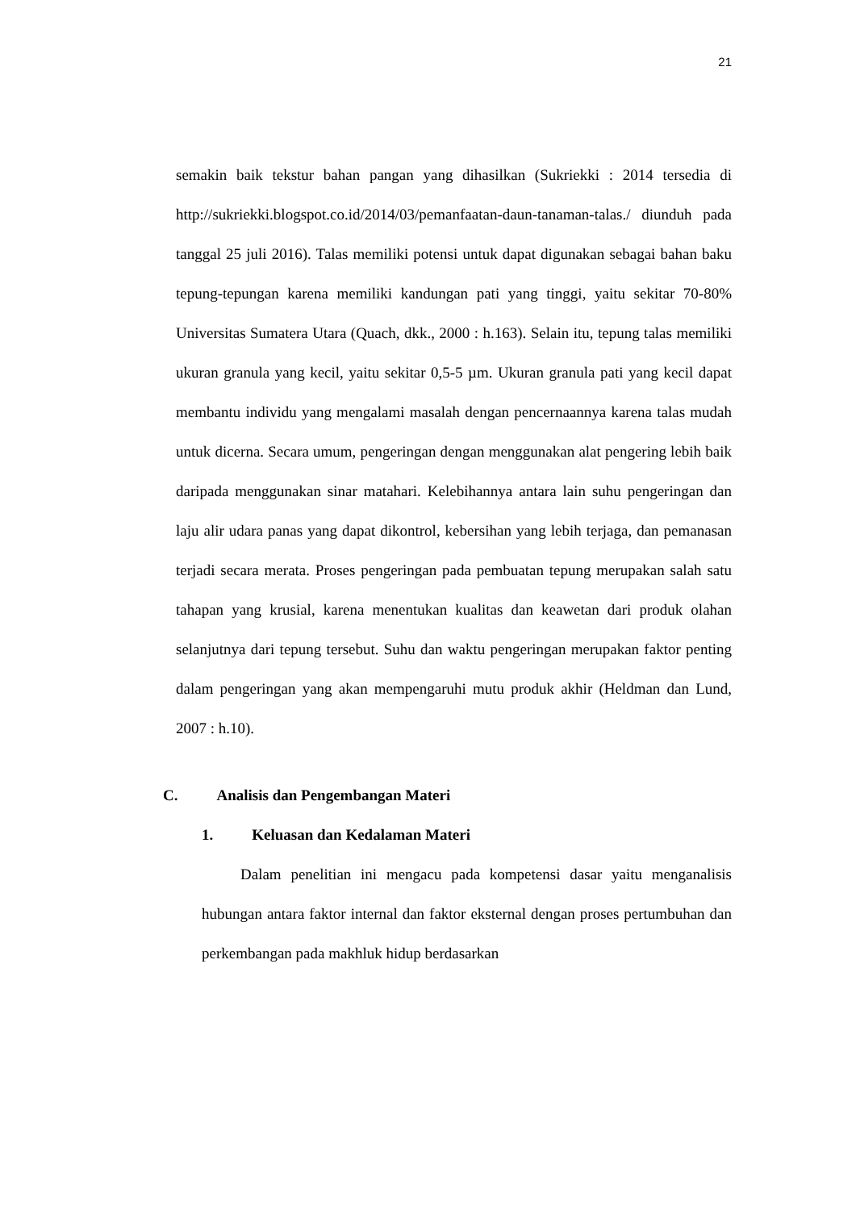21
semakin baik tekstur bahan pangan yang dihasilkan (Sukriekki : 2014 tersedia di http://sukriekki.blogspot.co.id/2014/03/pemanfaatan-daun-tanaman-talas./ diunduh pada tanggal 25 juli 2016). Talas memiliki potensi untuk dapat digunakan sebagai bahan baku tepung-tepungan karena memiliki kandungan pati yang tinggi, yaitu sekitar 70-80% Universitas Sumatera Utara (Quach, dkk., 2000 : h.163). Selain itu, tepung talas memiliki ukuran granula yang kecil, yaitu sekitar 0,5-5 µm. Ukuran granula pati yang kecil dapat membantu individu yang mengalami masalah dengan pencernaannya karena talas mudah untuk dicerna. Secara umum, pengeringan dengan menggunakan alat pengering lebih baik daripada menggunakan sinar matahari. Kelebihannya antara lain suhu pengeringan dan laju alir udara panas yang dapat dikontrol, kebersihan yang lebih terjaga, dan pemanasan terjadi secara merata. Proses pengeringan pada pembuatan tepung merupakan salah satu tahapan yang krusial, karena menentukan kualitas dan keawetan dari produk olahan selanjutnya dari tepung tersebut. Suhu dan waktu pengeringan merupakan faktor penting dalam pengeringan yang akan mempengaruhi mutu produk akhir (Heldman dan Lund, 2007 : h.10).
C. Analisis dan Pengembangan Materi
1. Keluasan dan Kedalaman Materi
Dalam penelitian ini mengacu pada kompetensi dasar yaitu menganalisis hubungan antara faktor internal dan faktor eksternal dengan proses pertumbuhan dan perkembangan pada makhluk hidup berdasarkan